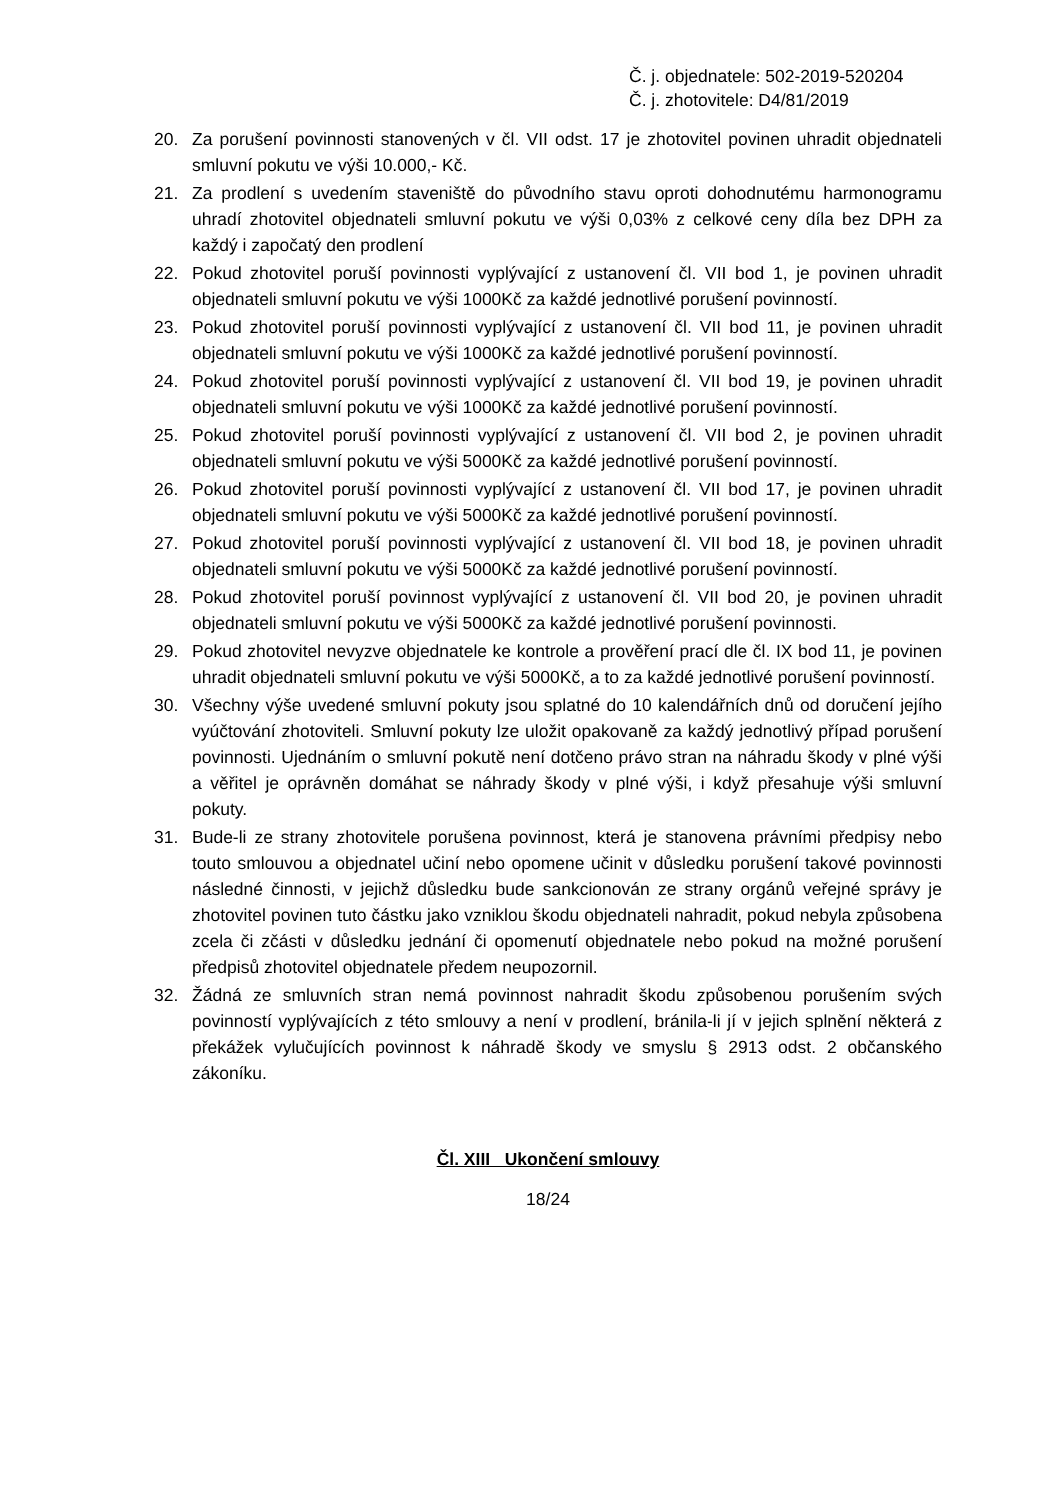Č. j. objednatele: 502-2019-520204
Č. j. zhotovitele: D4/81/2019
20. Za porušení povinnosti stanovených v čl. VII odst. 17 je zhotovitel povinen uhradit objednateli smluvní pokutu ve výši 10.000,- Kč.
21. Za prodlení s uvedením staveniště do původního stavu oproti dohodnutému harmonogramu uhradí zhotovitel objednateli smluvní pokutu ve výši 0,03% z celkové ceny díla bez DPH za každý i započatý den prodlení
22. Pokud zhotovitel poruší povinnosti vyplývající z ustanovení čl. VII bod 1, je povinen uhradit objednateli smluvní pokutu ve výši 1000Kč za každé jednotlivé porušení povinností.
23. Pokud zhotovitel poruší povinnosti vyplývající z ustanovení čl. VII bod 11, je povinen uhradit objednateli smluvní pokutu ve výši 1000Kč za každé jednotlivé porušení povinností.
24. Pokud zhotovitel poruší povinnosti vyplývající z ustanovení čl. VII bod 19, je povinen uhradit objednateli smluvní pokutu ve výši 1000Kč za každé jednotlivé porušení povinností.
25. Pokud zhotovitel poruší povinnosti vyplývající z ustanovení čl. VII bod 2, je povinen uhradit objednateli smluvní pokutu ve výši 5000Kč za každé jednotlivé porušení povinností.
26. Pokud zhotovitel poruší povinnosti vyplývající z ustanovení čl. VII bod 17, je povinen uhradit objednateli smluvní pokutu ve výši 5000Kč za každé jednotlivé porušení povinností.
27. Pokud zhotovitel poruší povinnosti vyplývající z ustanovení čl. VII bod 18, je povinen uhradit objednateli smluvní pokutu ve výši 5000Kč za každé jednotlivé porušení povinností.
28. Pokud zhotovitel poruší povinnost vyplývající z ustanovení čl. VII bod 20, je povinen uhradit objednateli smluvní pokutu ve výši 5000Kč za každé jednotlivé porušení povinnosti.
29. Pokud zhotovitel nevyzve objednatele ke kontrole a prověření prací dle čl. IX bod 11, je povinen uhradit objednateli smluvní pokutu ve výši 5000Kč, a to za každé jednotlivé porušení povinností.
30. Všechny výše uvedené smluvní pokuty jsou splatné do 10 kalendářních dnů od doručení jejího vyúčtování zhotoviteli. Smluvní pokuty lze uložit opakovaně za každý jednotlivý případ porušení povinnosti. Ujednáním o smluvní pokutě není dotčeno právo stran na náhradu škody v plné výši a věřitel je oprávněn domáhat se náhrady škody v plné výši, i když přesahuje výši smluvní pokuty.
31. Bude-li ze strany zhotovitele porušena povinnost, která je stanovena právními předpisy nebo touto smlouvou a objednatel učiní nebo opomene učinit v důsledku porušení takové povinnosti následné činnosti, v jejichž důsledku bude sankcionován ze strany orgánů veřejné správy je zhotovitel povinen tuto částku jako vzniklou škodu objednateli nahradit, pokud nebyla způsobena zcela či zčásti v důsledku jednání či opomenutí objednatele nebo pokud na možné porušení předpisů zhotovitel objednatele předem neupozornil.
32. Žádná ze smluvních stran nemá povinnost nahradit škodu způsobenou porušením svých povinností vyplývajících z této smlouvy a není v prodlení, bránila-li jí v jejich splnění některá z překážek vylučujících povinnost k náhradě škody ve smyslu § 2913 odst. 2 občanského zákoníku.
Čl. XIII Ukončení smlouvy
18/24